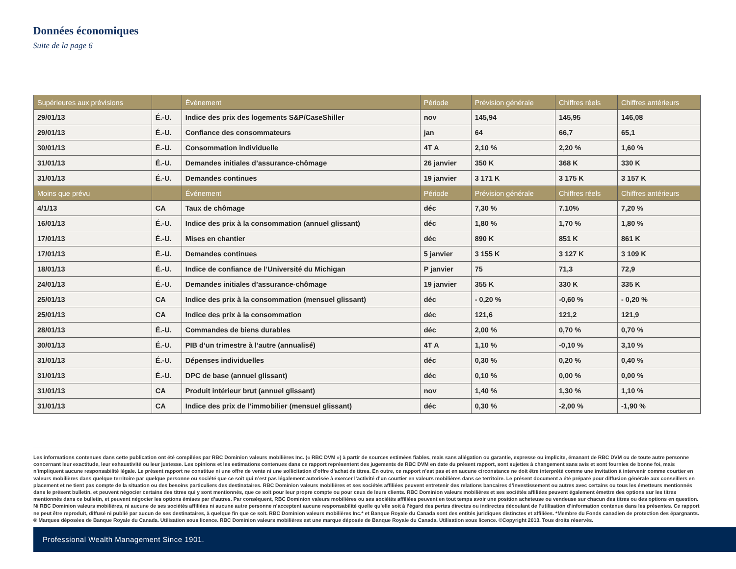Données économiques
Suite de la page 6
| Supérieures aux prévisions | | Événement | Période | Prévision générale | Chiffres réels | Chiffres antérieurs |
| --- | --- | --- | --- | --- | --- | --- |
| 29/01/13 | É.-U. | Indice des prix des logements S&P/CaseShiller | nov | 145,94 | 145,95 | 146,08 |
| 29/01/13 | É.-U. | Confiance des consommateurs | jan | 64 | 66,7 | 65,1 |
| 30/01/13 | É.-U. | Consommation individuelle | 4T A | 2,10 % | 2,20 % | 1,60 % |
| 31/01/13 | É.-U. | Demandes initiales d’assurance-chômage | 26 janvier | 350 K | 368 K | 330 K |
| 31/01/13 | É.-U. | Demandes continues | 19 janvier | 3 171 K | 3 175 K | 3 157 K |
| Moins que prévu | | Événement | Période | Prévision générale | Chiffres réels | Chiffres antérieurs |
| 4/1/13 | CA | Taux de chômage | déc | 7,30 % | 7.10% | 7,20 % |
| 16/01/13 | É.-U. | Indice des prix à la consommation (annuel glissant) | déc | 1,80 % | 1,70 % | 1,80 % |
| 17/01/13 | É.-U. | Mises en chantier | déc | 890 K | 851 K | 861 K |
| 17/01/13 | É.-U. | Demandes continues | 5 janvier | 3 155 K | 3 127 K | 3 109 K |
| 18/01/13 | É.-U. | Indice de confiance de l’Université du Michigan | P janvier | 75 | 71,3 | 72,9 |
| 24/01/13 | É.-U. | Demandes initiales d’assurance-chômage | 19 janvier | 355 K | 330 K | 335 K |
| 25/01/13 | CA | Indice des prix à la consommation (mensuel glissant) | déc | - 0,20 % | -0,60 % | - 0,20 % |
| 25/01/13 | CA | Indice des prix à la consommation | déc | 121,6 | 121,2 | 121,9 |
| 28/01/13 | É.-U. | Commandes de biens durables | déc | 2,00 % | 0,70 % | 0,70 % |
| 30/01/13 | É.-U. | PIB d’un trimestre à l’autre (annualisé) | 4T A | 1,10 % | -0,10 % | 3,10 % |
| 31/01/13 | É.-U. | Dépenses individuelles | déc | 0,30 % | 0,20 % | 0,40 % |
| 31/01/13 | É.-U. | DPC de base (annuel glissant) | déc | 0,10 % | 0,00 % | 0,00 % |
| 31/01/13 | CA | Produit intérieur brut (annuel glissant) | nov | 1,40 % | 1,30 % | 1,10 % |
| 31/01/13 | CA | Indice des prix de l’immobilier (mensuel glissant) | déc | 0,30 % | -2,00 % | -1,90 % |
Les informations contenues dans cette publication ont été compilées par RBC Dominion valeurs mobilières Inc. (« RBC DVM ») à partir de sources estimées fiables, mais sans allégation ou garantie, expresse ou implicite, émanant de RBC DVM ou de toute autre personne concernant leur exactitude, leur exhaustivité ou leur justesse. Les opinions et les estimations contenues dans ce rapport représentent des jugements de RBC DVM en date du présent rapport, sont sujettes à changement sans avis et sont fournies de bonne foi, mais n’impliquent aucune responsabilité légale. Le présent rapport ne constitue ni une offre de vente ni une sollicitation d’offre d’achat de titres. En outre, ce rapport n’est pas et en aucune circonstance ne doit être interprété comme une invitation à intervenir comme courtier en valeurs mobilières dans quelque territoire par quelque personne ou société que ce soit qui n’est pas légalement autorisée à exercer l’activité d’un courtier en valeurs mobilières dans ce territoire. Le présent document a été préparé pour diffusion générale aux conseillers en placement et ne tient pas compte de la situation ou des besoins particuliers des destinataires. RBC Dominion valeurs mobilières et ses sociétés affiliées peuvent entretenir des relations bancaires d’investissement ou autres avec certains ou tous les émetteurs mentionnés dans le présent bulletin, et peuvent négocier certains des titres qui y sont mentionnés, que ce soit pour leur propre compte ou pour ceux de leurs clients. RBC Dominion valeurs mobilières et ses sociétés affiliées peuvent également émettre des options sur les titres mentionnés dans ce bulletin, et peuvent négocier les options émises par d’autres. Par conséquent, RBC Dominion valeurs mobilières ou ses sociétés affiliées peuvent en tout temps avoir une position acheteuse ou vendeuse sur chacun des titres ou des options en question. Ni RBC Dominion valeurs mobilières, ni aucune de ses sociétés affiliées ni aucune autre personne n’acceptent aucune responsabilité quelle qu’elle soit à l’égard des pertes directes ou indirectes découlant de l’utilisation d’information contenue dans les présentes. Ce rapport ne peut être reproduit, diffusé ni publié par aucun de ses destinataires, à quelque fin que ce soit. RBC Dominion valeurs mobilières Inc.* et Banque Royale du Canada sont des entités juridiques distinctes et affiliées. *Membre du Fonds canadien de protection des épargnants. ® Marques déposées de Banque Royale du Canada. Utilisation sous licence. RBC Dominion valeurs mobilières est une marque déposée de Banque Royale du Canada. Utilisation sous licence. ©Copyright 2013. Tous droits réservés.
Professional Wealth Management Since 1901.